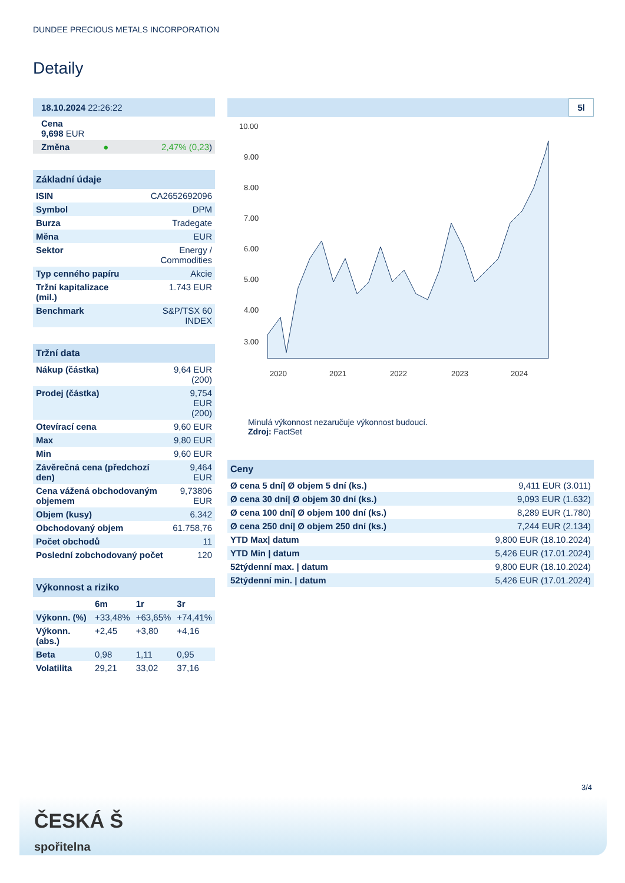DUNDEE PRECIOUS METALS INCORPORATION
Detaily
| 18.10.2024 22:26:22 | | |
| Cena 9,698 EUR | | |
| Změna | ● | 2,47% (0,23 ) |
| Základní údaje | |
| --- | --- |
| ISIN | CA2652692096 |
| Symbol | DPM |
| Burza | Tradegate |
| Měna | EUR |
| Sektor | Energy / Commodities |
| Typ cenného papíru | Akcie |
| Tržní kapitalizace (mil.) | 1.743 EUR |
| Benchmark | S&P/TSX 60 INDEX |
| Tržní data | |
| --- | --- |
| Nákup (částka) | 9,64 EUR (200) |
| Prodej (částka) | 9,754 EUR (200) |
| Otevírací cena | 9,60 EUR |
| Max | 9,80 EUR |
| Min | 9,60 EUR |
| Závěrečná cena (předchozí den) | 9,464 EUR |
| Cena vážená obchodovaným objemem | 9,73806 EUR |
| Objem (kusy) | 6.342 |
| Obchodovaný objem | 61.758,76 |
| Počet obchodů | 11 |
| Poslední zobchodovaný počet | 120 |
| Výkonnost a riziko | | | |
| --- | --- | --- | --- |
| | 6m | 1r | 3r |
| Výkonn. (%) | +33,48% | +63,65% | +74,41% |
| Výkonn. (abs.) | +2,45 | +3,80 | +4,16 |
| Beta | 0,98 | 1,11 | 0,95 |
| Volatilita | 29,21 | 33,02 | 37,16 |
5l
10.00
9.00
8.00
7.00
6.00
5.00
4.00
3.00
2020
2021
2022
2023
2024
Minulá výkonnost nezaručuje výkonnost budoucí.
Zdroj: FactSet
| Ceny | |
| --- | --- |
| Ø cena 5 dní/ Ø objem 5 dní (ks.) | 9,411 EUR (3.011) |
| Ø cena 30 dní/ Ø objem 30 dní (ks.) | 9,093 EUR (1.632) |
| Ø cena 100 dní/ Ø objem 100 dní (ks.) | 8,289 EUR (1.780) |
| Ø cena 250 dní/ Ø objem 250 dní (ks.) | 7,244 EUR (2.134) |
| YTD Max/ datum | 9,800 EUR (18.10.2024) |
| YTD Min / datum | 5,426 EUR (17.01.2024) |
| 52týdenní max. / datum | 9,800 EUR (18.10.2024) |
| 52týdenní min. / datum | 5,426 EUR (17.01.2024) |
3/4
ČESKÁ Š
spořitelna